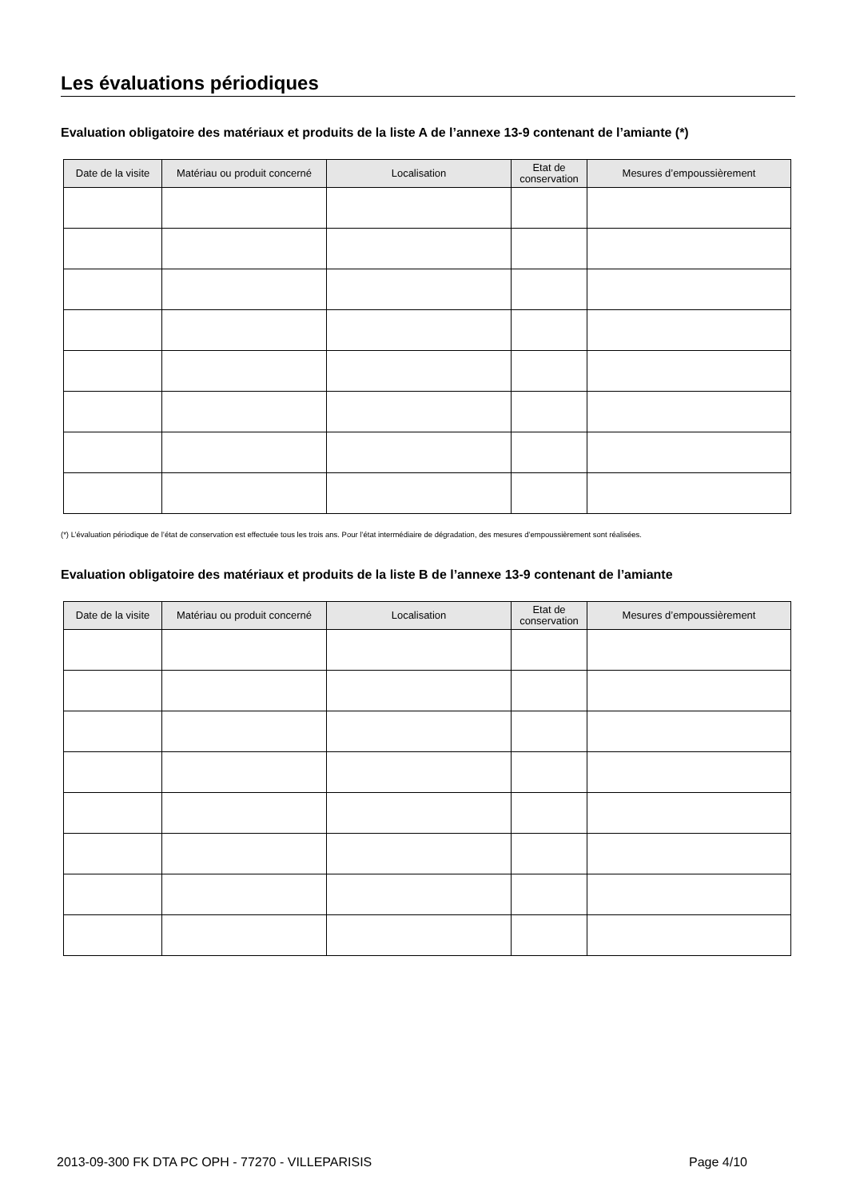Les évaluations périodiques
Evaluation obligatoire des matériaux et produits de la liste A de l’annexe 13-9 contenant de l’amiante (*)
| Date de la visite | Matériau ou produit concerné | Localisation | Etat de conservation | Mesures d’empoussièrement |
| --- | --- | --- | --- | --- |
(*) L’évaluation périodique de l’état de conservation est effectuée tous les trois ans. Pour l’état intermédiaire de dégradation, des mesures d’empoussièrement sont réalisées.
Evaluation obligatoire des matériaux et produits de la liste B de l’annexe 13-9 contenant de l’amiante
| Date de la visite | Matériau ou produit concerné | Localisation | Etat de conservation | Mesures d’empoussièrement |
| --- | --- | --- | --- | --- |
2013-09-300 FK DTA PC OPH - 77270 - VILLEPARISIS Page 4/10